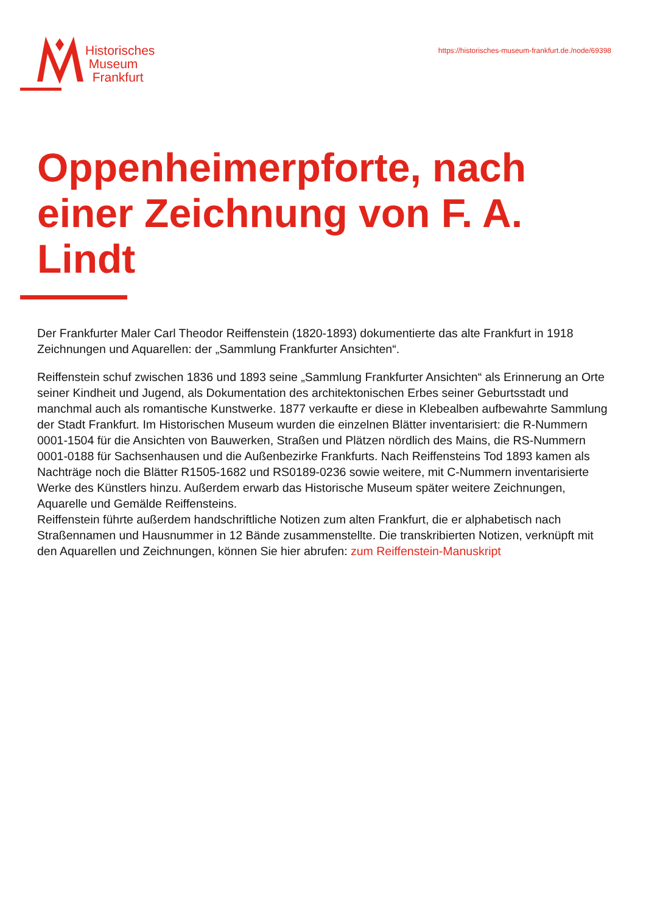Historisches
Museum
Frankfurt
https://historisches-museum-frankfurt.de./node/69398
Oppenheimerpforte, nach einer Zeichnung von F. A. Lindt
Der Frankfurter Maler Carl Theodor Reiffenstein (1820-1893) dokumentierte das alte Frankfurt in 1918 Zeichnungen und Aquarellen: der „Sammlung Frankfurter Ansichten“.
Reiffenstein schuf zwischen 1836 und 1893 seine „Sammlung Frankfurter Ansichten“ als Erinnerung an Orte seiner Kindheit und Jugend, als Dokumentation des architektonischen Erbes seiner Geburtsstadt und manchmal auch als romantische Kunstwerke. 1877 verkaufte er diese in Klebealben aufbewahrte Sammlung der Stadt Frankfurt. Im Historischen Museum wurden die einzelnen Blätter inventarisiert: die R-Nummern 0001-1504 für die Ansichten von Bauwerken, Straßen und Plätzen nördlich des Mains, die RS-Nummern 0001-0188 für Sachsenhausen und die Außenbezirke Frankfurts. Nach Reiffensteins Tod 1893 kamen als Nachträge noch die Blätter R1505-1682 und RS0189-0236 sowie weitere, mit C-Nummern inventarisierte Werke des Künstlers hinzu. Außerdem erwarb das Historische Museum später weitere Zeichnungen, Aquarelle und Gemälde Reiffensteins.
Reiffenstein führte außerdem handschriftliche Notizen zum alten Frankfurt, die er alphabetisch nach Straßennamen und Hausnummer in 12 Bände zusammenstellte. Die transkribierten Notizen, verknüpft mit den Aquarellen und Zeichnungen, können Sie hier abrufen: zum Reiffenstein-Manuskript